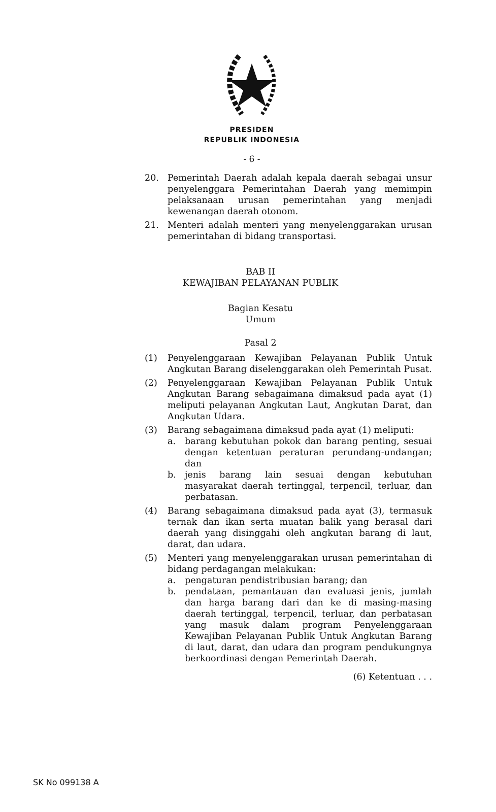PRESIDEN
REPUBLIK INDONESIA
- 6 -
20. Pemerintah Daerah adalah kepala daerah sebagai unsur penyelenggara Pemerintahan Daerah yang memimpin pelaksanaan urusan pemerintahan yang menjadi kewenangan daerah otonom.
21. Menteri adalah menteri yang menyelenggarakan urusan pemerintahan di bidang transportasi.
BAB II
KEWAJIBAN PELAYANAN PUBLIK
Bagian Kesatu
Umum
Pasal 2
(1) Penyelenggaraan Kewajiban Pelayanan Publik Untuk Angkutan Barang diselenggarakan oleh Pemerintah Pusat.
(2) Penyelenggaraan Kewajiban Pelayanan Publik Untuk Angkutan Barang sebagaimana dimaksud pada ayat (1) meliputi pelayanan Angkutan Laut, Angkutan Darat, dan Angkutan Udara.
(3) Barang sebagaimana dimaksud pada ayat (1) meliputi:
a. barang kebutuhan pokok dan barang penting, sesuai dengan ketentuan peraturan perundang-undangan; dan
b. jenis barang lain sesuai dengan kebutuhan masyarakat daerah tertinggal, terpencil, terluar, dan perbatasan.
(4) Barang sebagaimana dimaksud pada ayat (3), termasuk ternak dan ikan serta muatan balik yang berasal dari daerah yang disinggahi oleh angkutan barang di laut, darat, dan udara.
(5) Menteri yang menyelenggarakan urusan pemerintahan di bidang perdagangan melakukan:
a. pengaturan pendistribusian barang; dan
b. pendataan, pemantauan dan evaluasi jenis, jumlah dan harga barang dari dan ke di masing-masing daerah tertinggal, terpencil, terluar, dan perbatasan yang masuk dalam program Penyelenggaraan Kewajiban Pelayanan Publik Untuk Angkutan Barang di laut, darat, dan udara dan program pendukungnya berkoordinasi dengan Pemerintah Daerah.
(6) Ketentuan . . .
SK No 099138 A